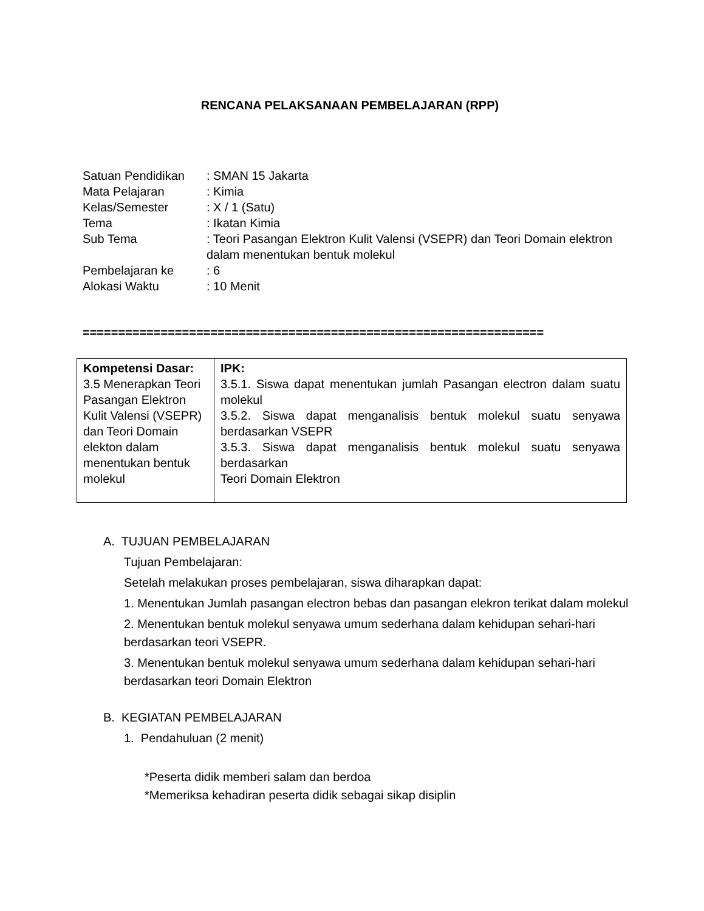RENCANA PELAKSANAAN PEMBELAJARAN (RPP)
| Satuan Pendidikan | : SMAN 15 Jakarta |
| Mata Pelajaran | : Kimia |
| Kelas/Semester | : X / 1 (Satu) |
| Tema | : Ikatan Kimia |
| Sub Tema | : Teori Pasangan Elektron Kulit Valensi (VSEPR) dan Teori Domain elektron dalam menentukan bentuk molekul |
| Pembelajaran ke | : 6 |
| Alokasi Waktu | : 10 Menit |
=================================================================
| Kompetensi Dasar: 3.5 Menerapkan Teori Pasangan Elektron Kulit Valensi (VSEPR) dan Teori Domain elekton dalam menentukan bentuk molekul | IPK: 3.5.1. Siswa dapat menentukan jumlah Pasangan electron dalam suatu molekul 3.5.2. Siswa dapat menganalisis bentuk molekul suatu senyawa berdasarkan VSEPR 3.5.3. Siswa dapat menganalisis bentuk molekul suatu senyawa berdasarkan Teori Domain Elektron |
A. TUJUAN PEMBELAJARAN
Tujuan Pembelajaran:
Setelah melakukan proses pembelajaran, siswa diharapkan dapat:
1. Menentukan Jumlah pasangan electron bebas dan pasangan elekron terikat dalam molekul
2. Menentukan bentuk molekul senyawa umum sederhana dalam kehidupan sehari-hari berdasarkan teori VSEPR.
3. Menentukan bentuk molekul senyawa umum sederhana dalam kehidupan sehari-hari berdasarkan teori Domain Elektron
B. KEGIATAN PEMBELAJARAN
1. Pendahuluan (2 menit)
*Peserta didik memberi salam dan berdoa
*Memeriksa kehadiran peserta didik sebagai sikap disiplin